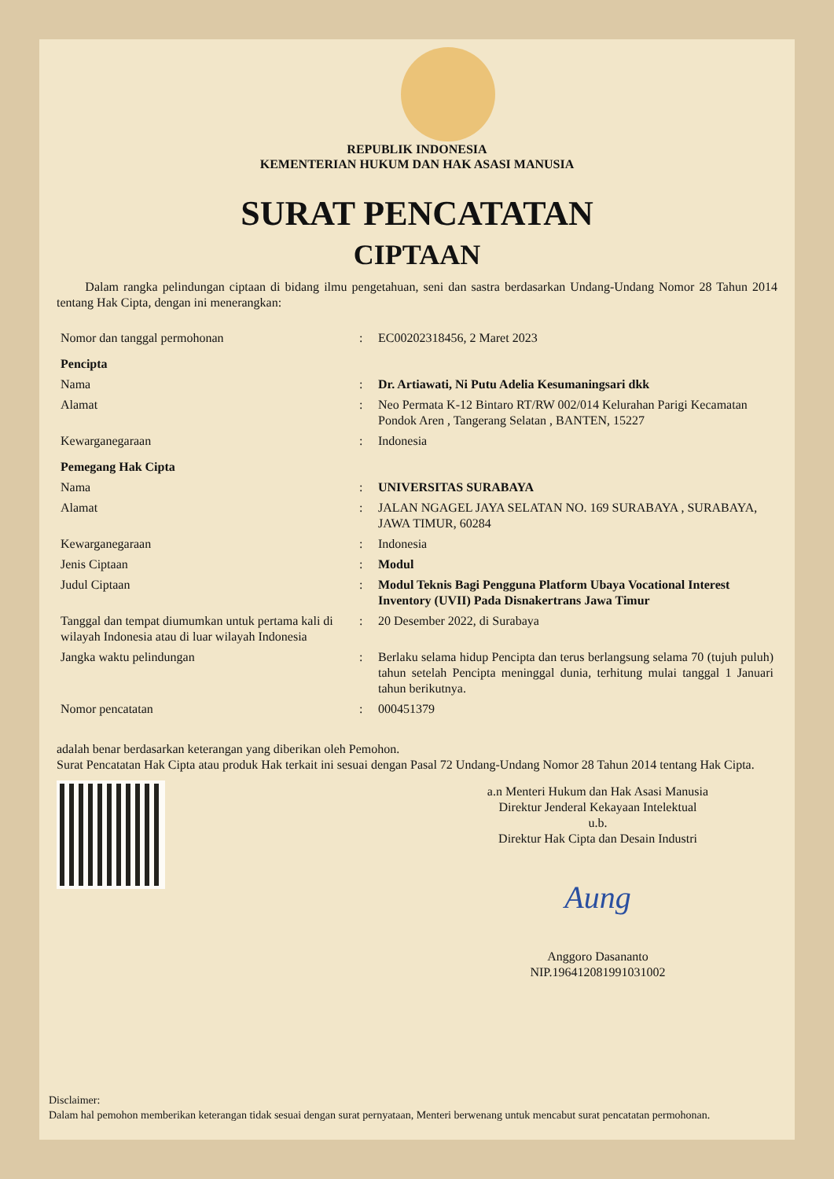REPUBLIK INDONESIA
KEMENTERIAN HUKUM DAN HAK ASASI MANUSIA
SURAT PENCATATAN
CIPTAAN
Dalam rangka pelindungan ciptaan di bidang ilmu pengetahuan, seni dan sastra berdasarkan Undang-Undang Nomor 28 Tahun 2014 tentang Hak Cipta, dengan ini menerangkan:
| Nomor dan tanggal permohonan | : | EC00202318456, 2 Maret 2023 |
| Pencipta | | |
| Nama | : | Dr. Artiawati, Ni Putu Adelia Kesumaningsari dkk |
| Alamat | : | Neo Permata K-12 Bintaro RT/RW 002/014 Kelurahan Parigi Kecamatan Pondok Aren , Tangerang Selatan , BANTEN, 15227 |
| Kewarganegaraan | : | Indonesia |
| Pemegang Hak Cipta | | |
| Nama | : | UNIVERSITAS SURABAYA |
| Alamat | : | JALAN NGAGEL JAYA SELATAN NO. 169 SURABAYA , SURABAYA, JAWA TIMUR, 60284 |
| Kewarganegaraan | : | Indonesia |
| Jenis Ciptaan | : | Modul |
| Judul Ciptaan | : | Modul Teknis Bagi Pengguna Platform Ubaya Vocational Interest Inventory (UVII) Pada Disnakertrans Jawa Timur |
| Tanggal dan tempat diumumkan untuk pertama kali di wilayah Indonesia atau di luar wilayah Indonesia | : | 20 Desember 2022, di Surabaya |
| Jangka waktu pelindungan | : | Berlaku selama hidup Pencipta dan terus berlangsung selama 70 (tujuh puluh) tahun setelah Pencipta meninggal dunia, terhitung mulai tanggal 1 Januari tahun berikutnya. |
| Nomor pencatatan | : | 000451379 |
adalah benar berdasarkan keterangan yang diberikan oleh Pemohon.
Surat Pencatatan Hak Cipta atau produk Hak terkait ini sesuai dengan Pasal 72 Undang-Undang Nomor 28 Tahun 2014 tentang Hak Cipta.
a.n Menteri Hukum dan Hak Asasi Manusia
Direktur Jenderal Kekayaan Intelektual
u.b.
Direktur Hak Cipta dan Desain Industri
Aung
Anggoro Dasananto
NIP.196412081991031002
Disclaimer:
Dalam hal pemohon memberikan keterangan tidak sesuai dengan surat pernyataan, Menteri berwenang untuk mencabut surat pencatatan permohonan.